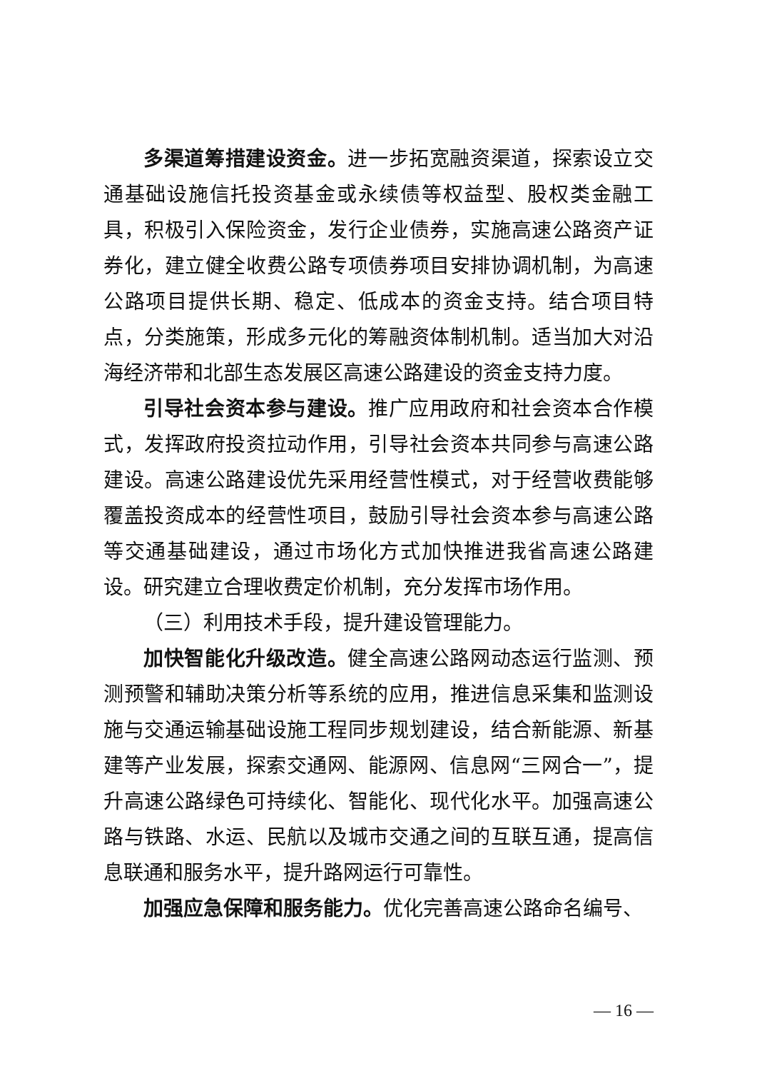多渠道筹措建设资金。进一步拓宽融资渠道，探索设立交通基础设施信托投资基金或永续债等权益型、股权类金融工具，积极引入保险资金，发行企业债券，实施高速公路资产证券化，建立健全收费公路专项债券项目安排协调机制，为高速公路项目提供长期、稳定、低成本的资金支持。结合项目特点，分类施策，形成多元化的筹融资体制机制。适当加大对沿海经济带和北部生态发展区高速公路建设的资金支持力度。
引导社会资本参与建设。推广应用政府和社会资本合作模式，发挥政府投资拉动作用，引导社会资本共同参与高速公路建设。高速公路建设优先采用经营性模式，对于经营收费能够覆盖投资成本的经营性项目，鼓励引导社会资本参与高速公路等交通基础建设，通过市场化方式加快推进我省高速公路建设。研究建立合理收费定价机制，充分发挥市场作用。
（三）利用技术手段，提升建设管理能力。
加快智能化升级改造。健全高速公路网动态运行监测、预测预警和辅助决策分析等系统的应用，推进信息采集和监测设施与交通运输基础设施工程同步规划建设，结合新能源、新基建等产业发展，探索交通网、能源网、信息网“三网合一”，提升高速公路绿色可持续化、智能化、现代化水平。加强高速公路与铁路、水运、民航以及城市交通之间的互联互通，提高信息联通和服务水平，提升路网运行可靠性。
加强应急保障和服务能力。优化完善高速公路命名编号、
— 16 —